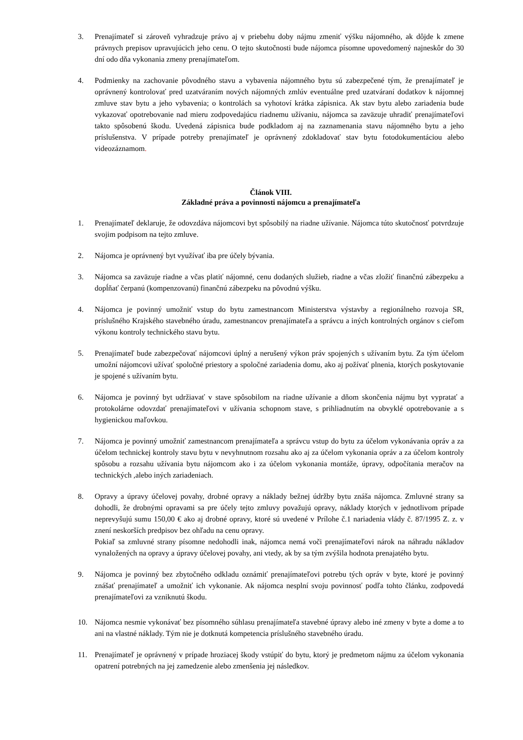3. Prenajímateľ si zároveň vyhradzuje právo aj v priebehu doby nájmu zmeniť výšku nájomného, ak dôjde k zmene právnych prepisov upravujúcich jeho cenu. O tejto skutočnosti bude nájomca písomne upovedomený najneskôr do 30 dní odo dňa vykonania zmeny prenajímateľom.
4. Podmienky na zachovanie pôvodného stavu a vybavenia nájomného bytu sú zabezpečené tým, že prenajímateľ je oprávnený kontrolovať pred uzatváraním nových nájomných zmlúv eventuálne pred uzatváraní dodatkov k nájomnej zmluve stav bytu a jeho vybavenia; o kontrolách sa vyhotoví krátka zápisnica. Ak stav bytu alebo zariadenia bude vykazovať opotrebovanie nad mieru zodpovedajúcu riadnemu užívaniu, nájomca sa zaväzuje uhradiť prenajímateľovi takto spôsobenú škodu. Uvedená zápisnica bude podkladom aj na zaznamenania stavu nájomného bytu a jeho príslušenstva. V prípade potreby prenajímateľ je oprávnený zdokladovať stav bytu fotodokumentáciou alebo videozáznamom.
Článok VIII.
Základné práva a povinnosti nájomcu a prenajímateľa
1. Prenajímateľ deklaruje, že odovzdáva nájomcovi byt spôsobilý na riadne užívanie. Nájomca túto skutočnosť potvrdzuje svojim podpisom na tejto zmluve.
2. Nájomca je oprávnený byt využívať iba pre účely bývania.
3. Nájomca sa zaväzuje riadne a včas platiť nájomné, cenu dodaných služieb, riadne a včas zložiť finančnú zábezpeku a dopĺňať čerpanú (kompenzovanú) finančnú zábezpeku na pôvodnú výšku.
4. Nájomca je povinný umožniť vstup do bytu zamestnancom Ministerstva výstavby a regionálneho rozvoja SR, príslušného Krajského stavebného úradu, zamestnancov prenajímateľa a správcu a iných kontrolných orgánov s cieľom výkonu kontroly technického stavu bytu.
5. Prenajímateľ bude zabezpečovať nájomcovi úplný a nerušený výkon práv spojených s užívaním bytu. Za tým účelom umožní nájomcovi užívať spoločné priestory a spoločné zariadenia domu, ako aj požívať plnenia, ktorých poskytovanie je spojené s užívaním bytu.
6. Nájomca je povinný byt udržiavať v stave spôsobilom na riadne užívanie a dňom skončenia nájmu byt vypratať a protokolárne odovzdať prenajímateľovi v užívania schopnom stave, s prihliadnutím na obvyklé opotrebovanie a s hygienickou maľovkou.
7. Nájomca je povinný umožniť zamestnancom prenajímateľa a správcu vstup do bytu za účelom vykonávania opráv a za účelom technickej kontroly stavu bytu v nevyhnutnom rozsahu ako aj za účelom vykonania opráv a za účelom kontroly spôsobu a rozsahu užívania bytu nájomcom ako i za účelom vykonania montáže, úpravy, odpočítania meračov na technických ,alebo iných zariadeniach.
8. Opravy a úpravy účelovej povahy, drobné opravy a náklady bežnej údržby bytu znáša nájomca. Zmluvné strany sa dohodli, že drobnými opravami sa pre účely tejto zmluvy považujú opravy, náklady ktorých v jednotlivom prípade neprevyšujú sumu 150,00 € ako aj drobné opravy, ktoré sú uvedené v Prílohe č.1 nariadenia vlády č. 87/1995 Z. z. v znení neskorších predpisov bez ohľadu na cenu opravy.
Pokiaľ sa zmluvné strany písomne nedohodli inak, nájomca nemá voči prenajímateľovi nárok na náhradu nákladov vynaložených na opravy a úpravy účelovej povahy, ani vtedy, ak by sa tým zvýšila hodnota prenajatého bytu.
9. Nájomca je povinný bez zbytočného odkladu oznámiť prenajímateľovi potrebu tých opráv v byte, ktoré je povinný znášať prenajímateľ a umožniť ich vykonanie. Ak nájomca nesplní svoju povinnosť podľa tohto článku, zodpovedá prenajímateľovi za vzniknutú škodu.
10. Nájomca nesmie vykonávať bez písomného súhlasu prenajímateľa stavebné úpravy alebo iné zmeny v byte a dome a to ani na vlastné náklady. Tým nie je dotknutá kompetencia príslušného stavebného úradu.
11. Prenajímateľ je oprávnený v prípade hroziacej škody vstúpiť do bytu, ktorý je predmetom nájmu za účelom vykonania opatrení potrebných na jej zamedzenie alebo zmenšenia jej následkov.